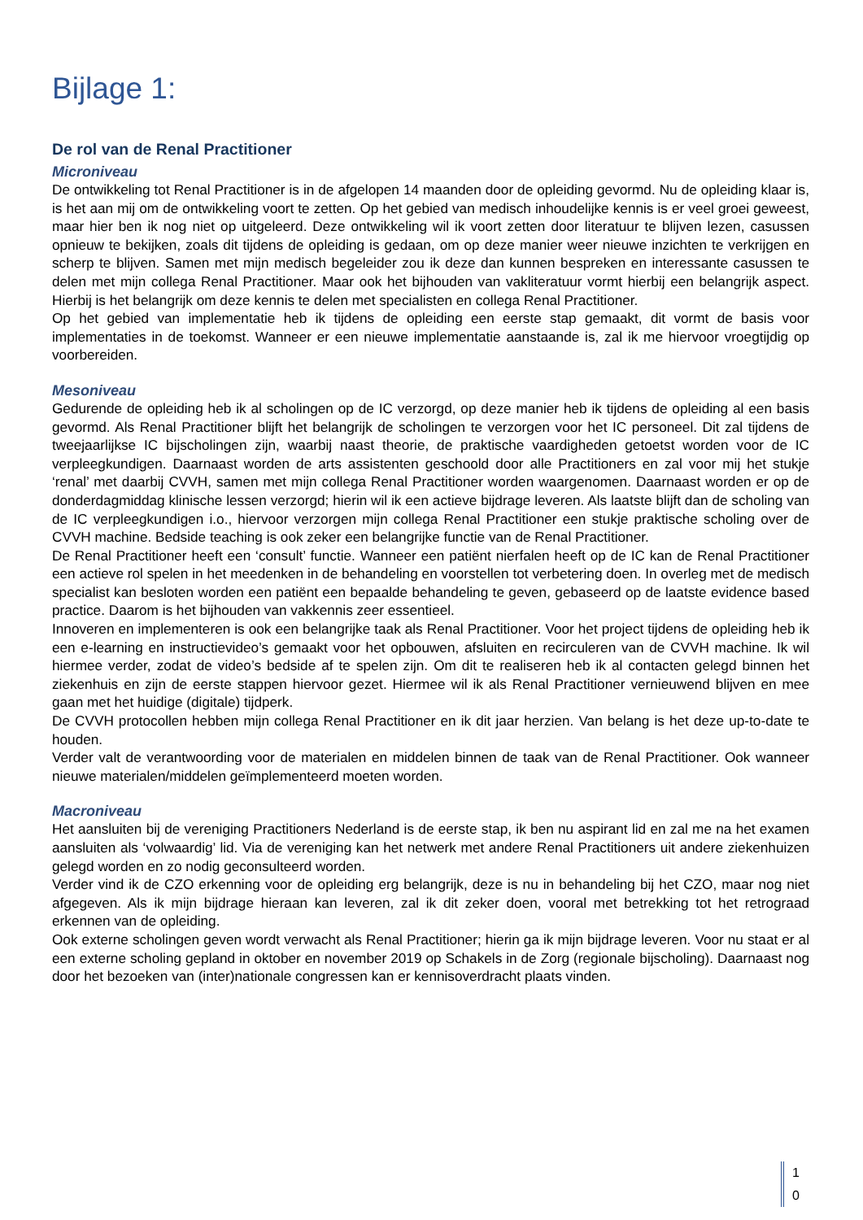Bijlage 1:
De rol van de Renal Practitioner
Microniveau
De ontwikkeling tot Renal Practitioner is in de afgelopen 14 maanden door de opleiding gevormd. Nu de opleiding klaar is, is het aan mij om de ontwikkeling voort te zetten. Op het gebied van medisch inhoudelijke kennis is er veel groei geweest, maar hier ben ik nog niet op uitgeleerd. Deze ontwikkeling wil ik voort zetten door literatuur te blijven lezen, casussen opnieuw te bekijken, zoals dit tijdens de opleiding is gedaan, om op deze manier weer nieuwe inzichten te verkrijgen en scherp te blijven. Samen met mijn medisch begeleider zou ik deze dan kunnen bespreken en interessante casussen te delen met mijn collega Renal Practitioner. Maar ook het bijhouden van vakliteratuur vormt hierbij een belangrijk aspect. Hierbij is het belangrijk om deze kennis te delen met specialisten en collega Renal Practitioner.
Op het gebied van implementatie heb ik tijdens de opleiding een eerste stap gemaakt, dit vormt de basis voor implementaties in de toekomst. Wanneer er een nieuwe implementatie aanstaande is, zal ik me hiervoor vroegtijdig op voorbereiden.
Mesoniveau
Gedurende de opleiding heb ik al scholingen op de IC verzorgd, op deze manier heb ik tijdens de opleiding al een basis gevormd. Als Renal Practitioner blijft het belangrijk de scholingen te verzorgen voor het IC personeel. Dit zal tijdens de tweejaarlijkse IC bijscholingen zijn, waarbij naast theorie, de praktische vaardigheden getoetst worden voor de IC verpleegkundigen. Daarnaast worden de arts assistenten geschoold door alle Practitioners en zal voor mij het stukje ‘renal’ met daarbij CVVH, samen met mijn collega Renal Practitioner worden waargenomen. Daarnaast worden er op de donderdagmiddag klinische lessen verzorgd; hierin wil ik een actieve bijdrage leveren. Als laatste blijft dan de scholing van de IC verpleegkundigen i.o., hiervoor verzorgen mijn collega Renal Practitioner een stukje praktische scholing over de CVVH machine. Bedside teaching is ook zeker een belangrijke functie van de Renal Practitioner.
De Renal Practitioner heeft een ‘consult’ functie. Wanneer een patiënt nierfalen heeft op de IC kan de Renal Practitioner een actieve rol spelen in het meedenken in de behandeling en voorstellen tot verbetering doen. In overleg met de medisch specialist kan besloten worden een patiënt een bepaalde behandeling te geven, gebaseerd op de laatste evidence based practice. Daarom is het bijhouden van vakkennis zeer essentieel.
Innoveren en implementeren is ook een belangrijke taak als Renal Practitioner. Voor het project tijdens de opleiding heb ik een e-learning en instructievideo’s gemaakt voor het opbouwen, afsluiten en recirculeren van de CVVH machine. Ik wil hiermee verder, zodat de video’s bedside af te spelen zijn. Om dit te realiseren heb ik al contacten gelegd binnen het ziekenhuis en zijn de eerste stappen hiervoor gezet. Hiermee wil ik als Renal Practitioner vernieuwend blijven en mee gaan met het huidige (digitale) tijdperk.
De CVVH protocollen hebben mijn collega Renal Practitioner en ik dit jaar herzien. Van belang is het deze up-to-date te houden.
Verder valt de verantwoording voor de materialen en middelen binnen de taak van de Renal Practitioner. Ook wanneer nieuwe materialen/middelen geïmplementeerd moeten worden.
Macroniveau
Het aansluiten bij de vereniging Practitioners Nederland is de eerste stap, ik ben nu aspirant lid en zal me na het examen aansluiten als ‘volwaardig’ lid. Via de vereniging kan het netwerk met andere Renal Practitioners uit andere ziekenhuizen gelegd worden en zo nodig geconsulteerd worden.
Verder vind ik de CZO erkenning voor de opleiding erg belangrijk, deze is nu in behandeling bij het CZO, maar nog niet afgegeven. Als ik mijn bijdrage hieraan kan leveren, zal ik dit zeker doen, vooral met betrekking tot het retrograad erkennen van de opleiding.
Ook externe scholingen geven wordt verwacht als Renal Practitioner; hierin ga ik mijn bijdrage leveren. Voor nu staat er al een externe scholing gepland in oktober en november 2019 op Schakels in de Zorg (regionale bijscholing). Daarnaast nog door het bezoeken van (inter)nationale congressen kan er kennisoverdracht plaats vinden.
1
0